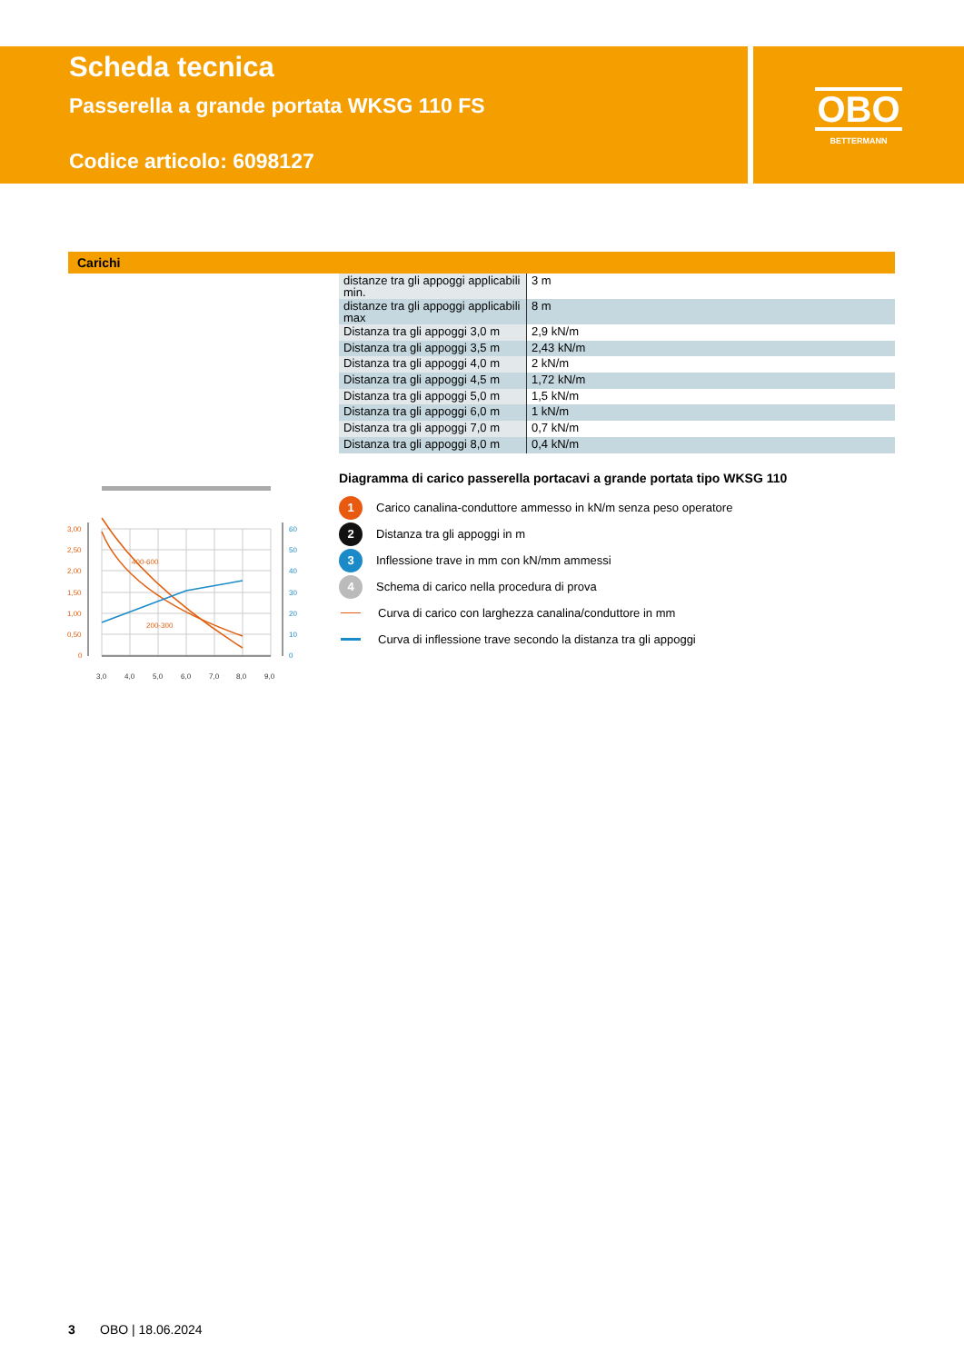Scheda tecnica
Passerella a grande portata WKSG 110 FS
Codice articolo: 6098127
OBO
BETTERMANN
Carichi
| distanze tra gli appoggi applicabili min. | 3 m |
| distanze tra gli appoggi applicabili max | 8 m |
| Distanza tra gli appoggi 3,0 m | 2,9 kN/m |
| Distanza tra gli appoggi 3,5 m | 2,43 kN/m |
| Distanza tra gli appoggi 4,0 m | 2 kN/m |
| Distanza tra gli appoggi 4,5 m | 1,72 kN/m |
| Distanza tra gli appoggi 5,0 m | 1,5 kN/m |
| Distanza tra gli appoggi 6,0 m | 1 kN/m |
| Distanza tra gli appoggi 7,0 m | 0,7 kN/m |
| Distanza tra gli appoggi 8,0 m | 0,4 kN/m |
3,00
2,50
2,00
1,50
1,00
0,50
0
400-600
200-300
60
50
40
30
20
10
0
3,0
4,0
5,0
6,0
7,0
8,0
9,0
Diagramma di carico passerella portacavi a grande portata tipo WKSG 110
1
Carico canalina-conduttore ammesso in kN/m senza peso operatore
2
Distanza tra gli appoggi in m
3
Inflessione trave in mm con kN/mm ammessi
4
Schema di carico nella procedura di prova
Curva di carico con larghezza canalina/conduttore in mm
Curva di inflessione trave secondo la distanza tra gli appoggi
3 OBO | 18.06.2024